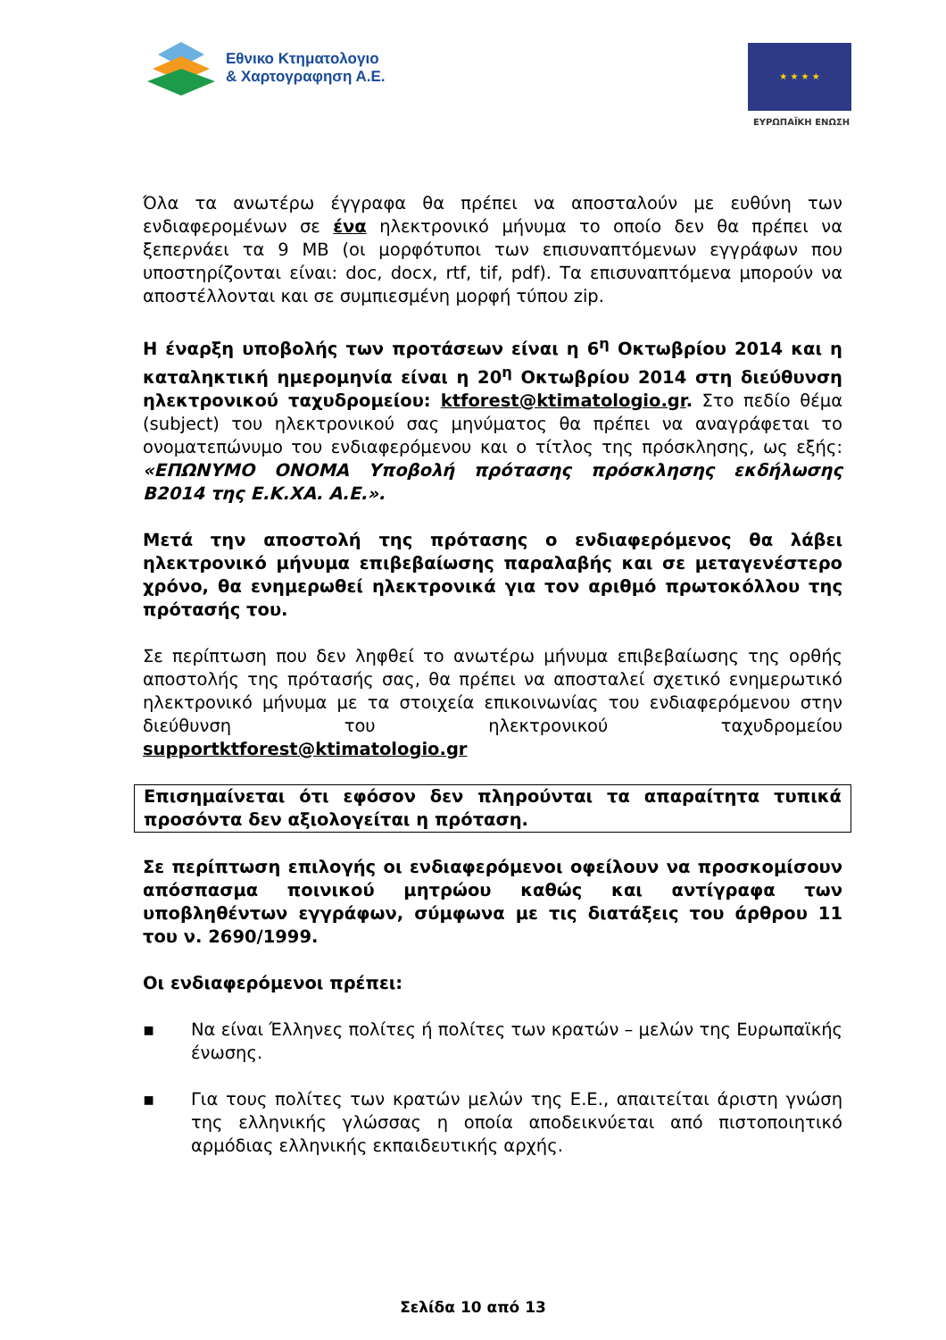Εθνικο Κτηματολογιο
& Χαρτογραφηση Α.Ε.
★ ★ ★ ★
ΕΥΡΩΠΑΪΚΗ ΕΝΩΣΗ
Όλα τα ανωτέρω έγγραφα θα πρέπει να αποσταλούν με ευθύνη των ενδιαφερομένων σε ένα ηλεκτρονικό μήνυμα το οποίο δεν θα πρέπει να ξεπερνάει τα 9 MB (οι μορφότυποι των επισυναπτόμενων εγγράφων που υποστηρίζονται είναι: doc, docx, rtf, tif, pdf). Τα επισυναπτόμενα μπορούν να αποστέλλονται και σε συμπιεσμένη μορφή τύπου zip.
Η έναρξη υποβολής των προτάσεων είναι η 6<sup>η</sup> Οκτωβρίου 2014 και η καταληκτική ημερομηνία είναι η 20<sup>η</sup> Οκτωβρίου 2014 στη διεύθυνση ηλεκτρονικού ταχυδρομείου: ktforest@ktimatologio.gr. Στο πεδίο θέμα (subject) του ηλεκτρονικού σας μηνύματος θα πρέπει να αναγράφεται το ονοματεπώνυμο του ενδιαφερόμενου και ο τίτλος της πρόσκλησης, ως εξής: «ΕΠΩΝΥΜΟ ΟΝΟΜΑ Υποβολή πρότασης πρόσκλησης εκδήλωσης Β2014 της Ε.Κ.ΧΑ. Α.Ε.».
Μετά την αποστολή της πρότασης ο ενδιαφερόμενος θα λάβει ηλεκτρονικό μήνυμα επιβεβαίωσης παραλαβής και σε μεταγενέστερο χρόνο, θα ενημερωθεί ηλεκτρονικά για τον αριθμό πρωτοκόλλου της πρότασής του.
Σε περίπτωση που δεν ληφθεί το ανωτέρω μήνυμα επιβεβαίωσης της ορθής αποστολής της πρότασής σας, θα πρέπει να αποσταλεί σχετικό ενημερωτικό ηλεκτρονικό μήνυμα με τα στοιχεία επικοινωνίας του ενδιαφερόμενου στην διεύθυνση του ηλεκτρονικού ταχυδρομείου supportktforest@ktimatologio.gr
Επισημαίνεται ότι εφόσον δεν πληρούνται τα απαραίτητα τυπικά προσόντα δεν αξιολογείται η πρόταση.
Σε περίπτωση επιλογής οι ενδιαφερόμενοι οφείλουν να προσκομίσουν απόσπασμα ποινικού μητρώου καθώς και αντίγραφα των υποβληθέντων εγγράφων, σύμφωνα με τις διατάξεις του άρθρου 11 του ν. 2690/1999.
Οι ενδιαφερόμενοι πρέπει:
▪ Να είναι Έλληνες πολίτες ή πολίτες των κρατών – μελών της Ευρωπαϊκής ένωσης.
▪ Για τους πολίτες των κρατών μελών της Ε.Ε., απαιτείται άριστη γνώση της ελληνικής γλώσσας η οποία αποδεικνύεται από πιστοποιητικό αρμόδιας ελληνικής εκπαιδευτικής αρχής.
Σελίδα 10 από 13